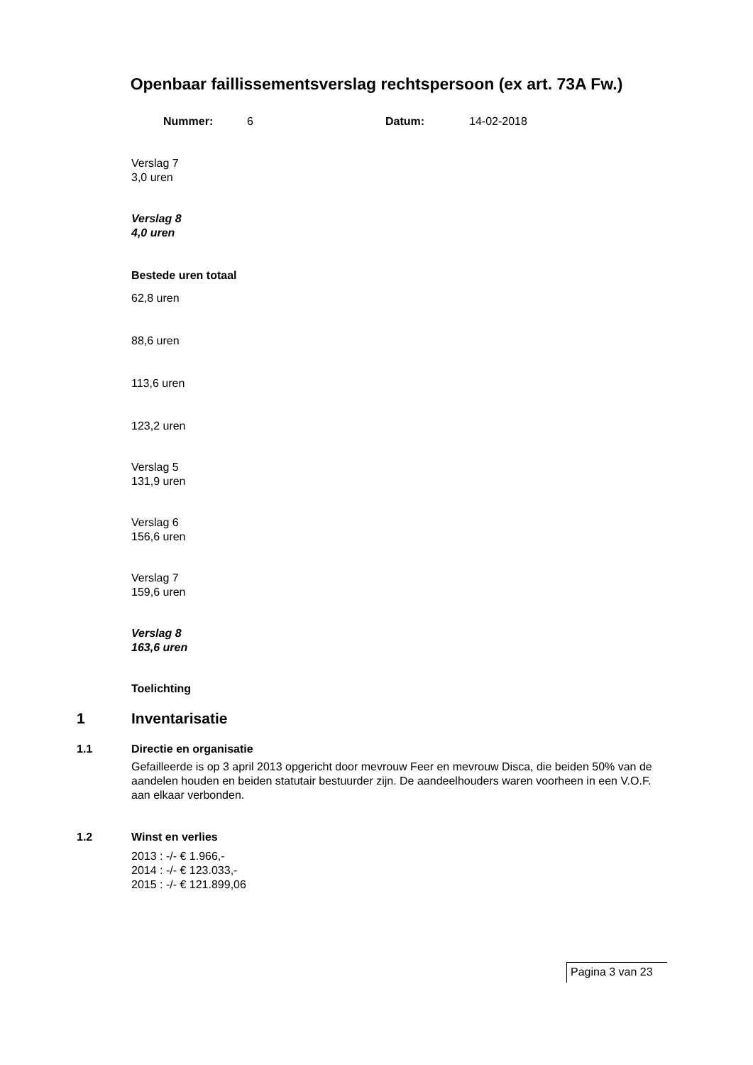Openbaar faillissementsverslag rechtspersoon (ex art. 73A Fw.)
Nummer: 6 Datum: 14-02-2018
Verslag 7
3,0 uren
Verslag 8
4,0 uren
Bestede uren totaal
62,8 uren
88,6 uren
113,6 uren
123,2 uren
Verslag 5
131,9 uren
Verslag 6
156,6 uren
Verslag 7
159,6 uren
Verslag 8
163,6 uren
Toelichting
1 Inventarisatie
1.1 Directie en organisatie
Gefailleerde is op 3 april 2013 opgericht door mevrouw Feer en mevrouw Disca, die beiden 50% van de aandelen houden en beiden statutair bestuurder zijn. De aandeelhouders waren voorheen in een V.O.F. aan elkaar verbonden.
1.2 Winst en verlies
2013 : -/- € 1.966,-
2014 : -/- € 123.033,-
2015 : -/- € 121.899,06
Pagina 3 van 23